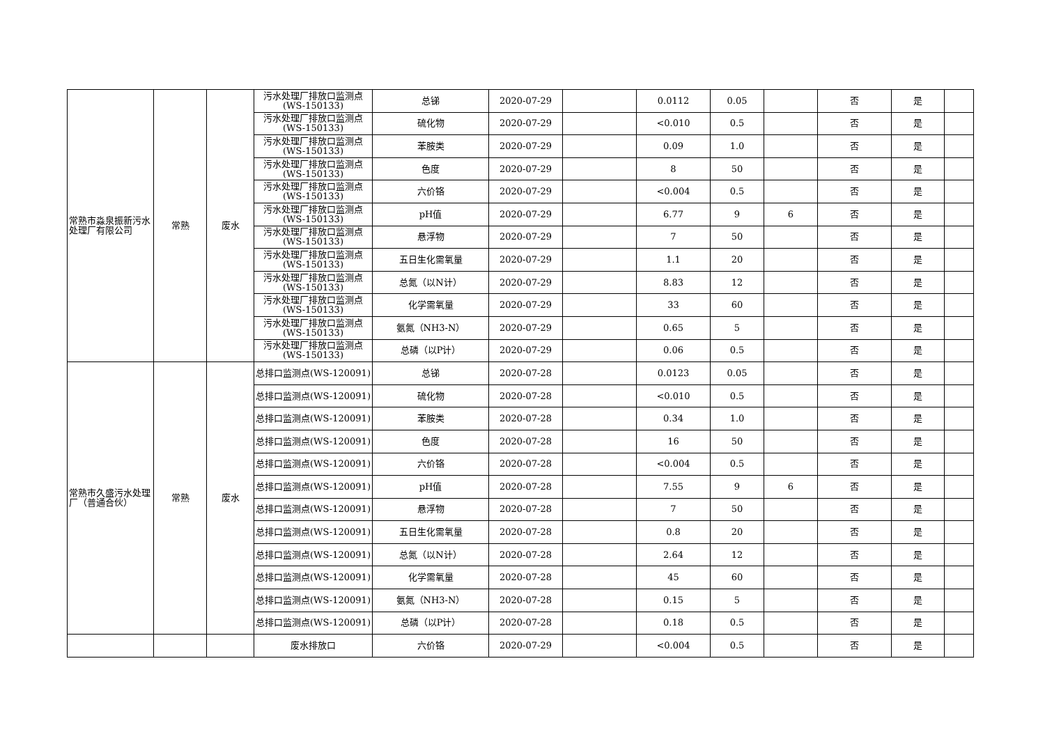| 常熟市淼泉振新污水处理厂有限公司 | 常熟 | 废水 | 污水处理厂排放口监测点(WS-150133) | 总锑 | 2020-07-29 | | 0.0112 | 0.05 | | 否 | 是 | |
| | | | 污水处理厂排放口监测点(WS-150133) | 硫化物 | 2020-07-29 | | <0.010 | 0.5 | | 否 | 是 | |
| | | | 污水处理厂排放口监测点(WS-150133) | 苯胺类 | 2020-07-29 | | 0.09 | 1.0 | | 否 | 是 | |
| | | | 污水处理厂排放口监测点(WS-150133) | 色度 | 2020-07-29 | | 8 | 50 | | 否 | 是 | |
| | | | 污水处理厂排放口监测点(WS-150133) | 六价铬 | 2020-07-29 | | <0.004 | 0.5 | | 否 | 是 | |
| | | | 污水处理厂排放口监测点(WS-150133) | pH值 | 2020-07-29 | | 6.77 | 9 | 6 | 否 | 是 | |
| | | | 污水处理厂排放口监测点(WS-150133) | 悬浮物 | 2020-07-29 | | 7 | 50 | | 否 | 是 | |
| | | | 污水处理厂排放口监测点(WS-150133) | 五日生化需氧量 | 2020-07-29 | | 1.1 | 20 | | 否 | 是 | |
| | | | 污水处理厂排放口监测点(WS-150133) | 总氮（以N计） | 2020-07-29 | | 8.83 | 12 | | 否 | 是 | |
| | | | 污水处理厂排放口监测点(WS-150133) | 化学需氧量 | 2020-07-29 | | 33 | 60 | | 否 | 是 | |
| | | | 污水处理厂排放口监测点(WS-150133) | 氨氮（NH3-N） | 2020-07-29 | | 0.65 | 5 | | 否 | 是 | |
| | | | 污水处理厂排放口监测点(WS-150133) | 总磷（以P计） | 2020-07-29 | | 0.06 | 0.5 | | 否 | 是 | |
| 常熟市久盛污水处理厂（普通合伙） | 常熟 | 废水 | 总排口监测点(WS-120091) | 总锑 | 2020-07-28 | | 0.0123 | 0.05 | | 否 | 是 | |
| | | | 总排口监测点(WS-120091) | 硫化物 | 2020-07-28 | | <0.010 | 0.5 | | 否 | 是 | |
| | | | 总排口监测点(WS-120091) | 苯胺类 | 2020-07-28 | | 0.34 | 1.0 | | 否 | 是 | |
| | | | 总排口监测点(WS-120091) | 色度 | 2020-07-28 | | 16 | 50 | | 否 | 是 | |
| | | | 总排口监测点(WS-120091) | 六价铬 | 2020-07-28 | | <0.004 | 0.5 | | 否 | 是 | |
| | | | 总排口监测点(WS-120091) | pH值 | 2020-07-28 | | 7.55 | 9 | 6 | 否 | 是 | |
| | | | 总排口监测点(WS-120091) | 悬浮物 | 2020-07-28 | | 7 | 50 | | 否 | 是 | |
| | | | 总排口监测点(WS-120091) | 五日生化需氧量 | 2020-07-28 | | 0.8 | 20 | | 否 | 是 | |
| | | | 总排口监测点(WS-120091) | 总氮（以N计） | 2020-07-28 | | 2.64 | 12 | | 否 | 是 | |
| | | | 总排口监测点(WS-120091) | 化学需氧量 | 2020-07-28 | | 45 | 60 | | 否 | 是 | |
| | | | 总排口监测点(WS-120091) | 氨氮（NH3-N） | 2020-07-28 | | 0.15 | 5 | | 否 | 是 | |
| | | | 总排口监测点(WS-120091) | 总磷（以P计） | 2020-07-28 | | 0.18 | 0.5 | | 否 | 是 | |
| | | | 废水排放口 | 六价铬 | 2020-07-29 | | <0.004 | 0.5 | | 否 | 是 | |